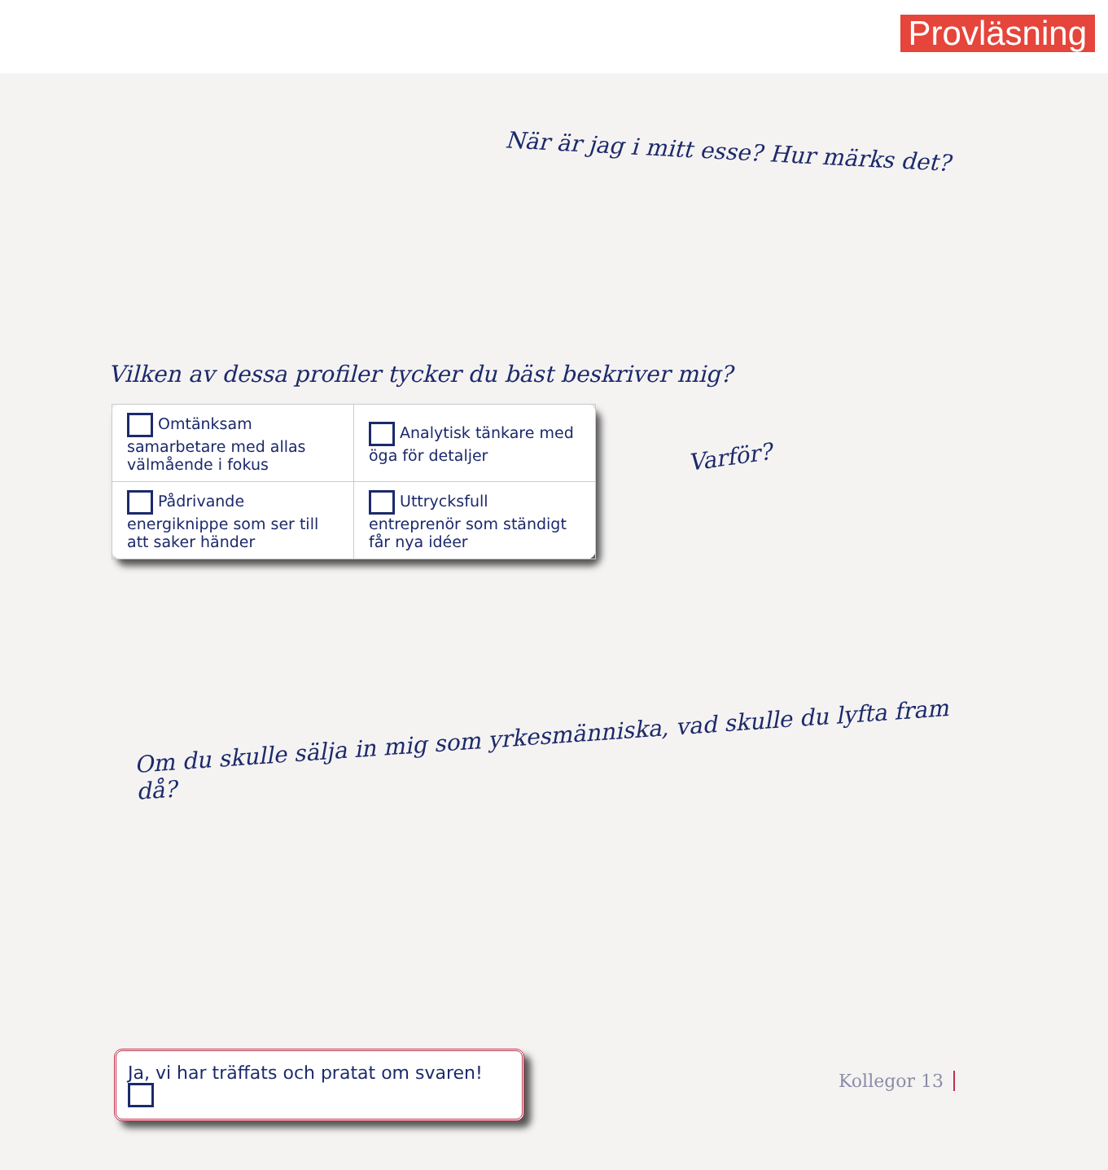Provläsning
När är jag i mitt esse? Hur märks det?
Vilken av dessa profiler tycker du bäst beskriver mig?
| Omtänksam samarbetare med allas välmående i fokus | Analytisk tänkare med öga för detaljer |
| Pådrivande energiknippe som ser till att saker händer | Uttrycksfull entreprenör som ständigt får nya idéer |
Varför?
Om du skulle sälja in mig som yrkesmänniska, vad skulle du lyfta fram då?
Ja, vi har träffats och pratat om svaren!
Kollegor 13